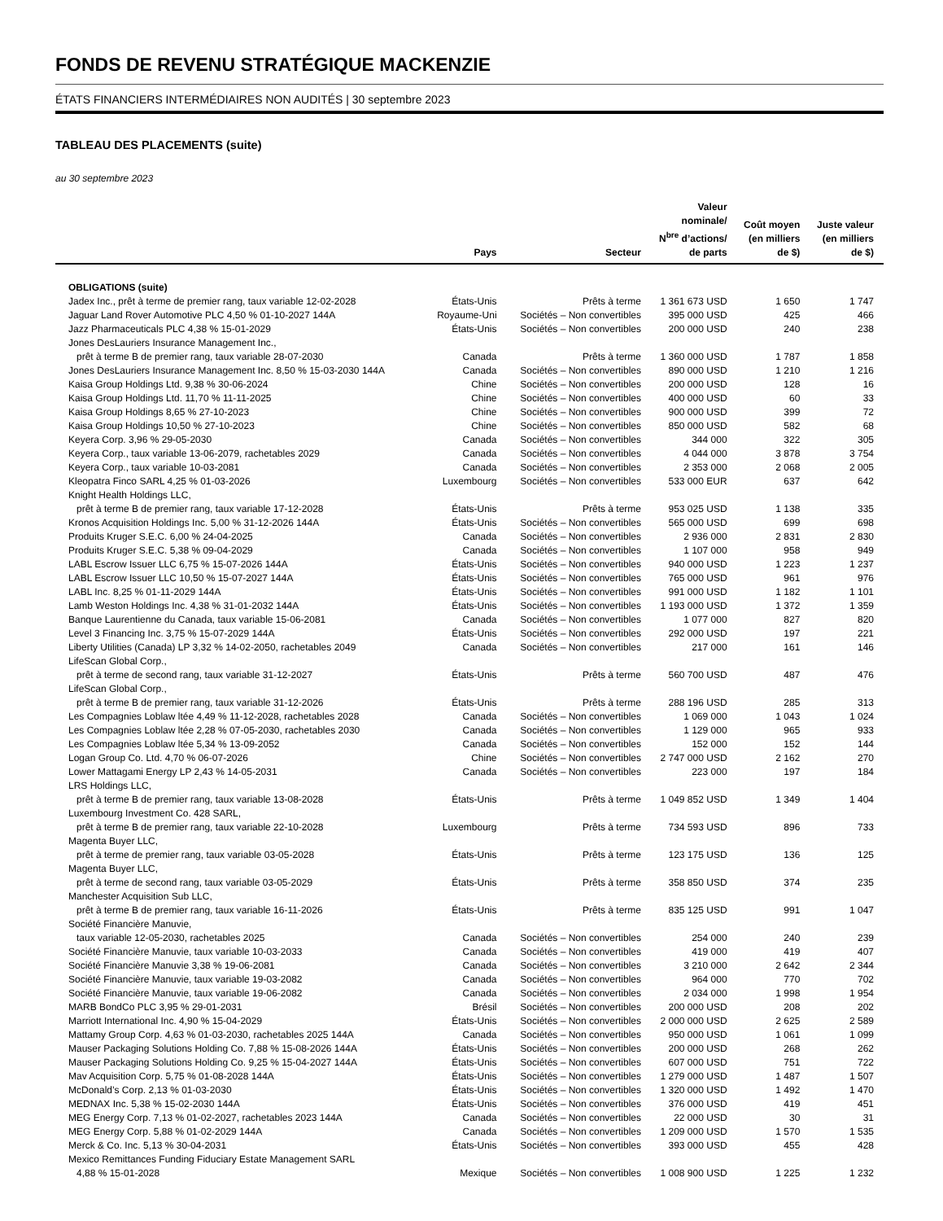FONDS DE REVENU STRATÉGIQUE MACKENZIE
ÉTATS FINANCIERS INTERMÉDIAIRES NON AUDITÉS | 30 septembre 2023
TABLEAU DES PLACEMENTS (suite)
au 30 septembre 2023
| | Pays | Secteur | Valeur nominale/ N<sup>bre</sup> d’actions/ de parts | Coût moyen (en milliers de $) | Juste valeur (en milliers de $) |
| --- | --- | --- | --- | --- | --- |
| OBLIGATIONS (suite) | | | | | |
| Jadex Inc., prêt à terme de premier rang, taux variable 12-02-2028 | États-Unis | Prêts à terme | 1 361 673 USD | 1 650 | 1 747 |
| Jaguar Land Rover Automotive PLC 4,50 % 01-10-2027 144A | Royaume-Uni | Sociétés – Non convertibles | 395 000 USD | 425 | 466 |
| Jazz Pharmaceuticals PLC 4,38 % 15-01-2029 | États-Unis | Sociétés – Non convertibles | 200 000 USD | 240 | 238 |
| Jones DesLauriers Insurance Management Inc., | | | | | |
| prêt à terme B de premier rang, taux variable 28-07-2030 | Canada | Prêts à terme | 1 360 000 USD | 1 787 | 1 858 |
| Jones DesLauriers Insurance Management Inc. 8,50 % 15-03-2030 144A | Canada | Sociétés – Non convertibles | 890 000 USD | 1 210 | 1 216 |
| Kaisa Group Holdings Ltd. 9,38 % 30-06-2024 | Chine | Sociétés – Non convertibles | 200 000 USD | 128 | 16 |
| Kaisa Group Holdings Ltd. 11,70 % 11-11-2025 | Chine | Sociétés – Non convertibles | 400 000 USD | 60 | 33 |
| Kaisa Group Holdings 8,65 % 27-10-2023 | Chine | Sociétés – Non convertibles | 900 000 USD | 399 | 72 |
| Kaisa Group Holdings 10,50 % 27-10-2023 | Chine | Sociétés – Non convertibles | 850 000 USD | 582 | 68 |
| Keyera Corp. 3,96 % 29-05-2030 | Canada | Sociétés – Non convertibles | 344 000 | 322 | 305 |
| Keyera Corp., taux variable 13-06-2079, rachetables 2029 | Canada | Sociétés – Non convertibles | 4 044 000 | 3 878 | 3 754 |
| Keyera Corp., taux variable 10-03-2081 | Canada | Sociétés – Non convertibles | 2 353 000 | 2 068 | 2 005 |
| Kleopatra Finco SARL 4,25 % 01-03-2026 | Luxembourg | Sociétés – Non convertibles | 533 000 EUR | 637 | 642 |
| Knight Health Holdings LLC, | | | | | |
| prêt à terme B de premier rang, taux variable 17-12-2028 | États-Unis | Prêts à terme | 953 025 USD | 1 138 | 335 |
| Kronos Acquisition Holdings Inc. 5,00 % 31-12-2026 144A | États-Unis | Sociétés – Non convertibles | 565 000 USD | 699 | 698 |
| Produits Kruger S.E.C. 6,00 % 24-04-2025 | Canada | Sociétés – Non convertibles | 2 936 000 | 2 831 | 2 830 |
| Produits Kruger S.E.C. 5,38 % 09-04-2029 | Canada | Sociétés – Non convertibles | 1 107 000 | 958 | 949 |
| LABL Escrow Issuer LLC 6,75 % 15-07-2026 144A | États-Unis | Sociétés – Non convertibles | 940 000 USD | 1 223 | 1 237 |
| LABL Escrow Issuer LLC 10,50 % 15-07-2027 144A | États-Unis | Sociétés – Non convertibles | 765 000 USD | 961 | 976 |
| LABL Inc. 8,25 % 01-11-2029 144A | États-Unis | Sociétés – Non convertibles | 991 000 USD | 1 182 | 1 101 |
| Lamb Weston Holdings Inc. 4,38 % 31-01-2032 144A | États-Unis | Sociétés – Non convertibles | 1 193 000 USD | 1 372 | 1 359 |
| Banque Laurentienne du Canada, taux variable 15-06-2081 | Canada | Sociétés – Non convertibles | 1 077 000 | 827 | 820 |
| Level 3 Financing Inc. 3,75 % 15-07-2029 144A | États-Unis | Sociétés – Non convertibles | 292 000 USD | 197 | 221 |
| Liberty Utilities (Canada) LP 3,32 % 14-02-2050, rachetables 2049 | Canada | Sociétés – Non convertibles | 217 000 | 161 | 146 |
| LifeScan Global Corp., | | | | | |
| prêt à terme de second rang, taux variable 31-12-2027 | États-Unis | Prêts à terme | 560 700 USD | 487 | 476 |
| LifeScan Global Corp., | | | | | |
| prêt à terme B de premier rang, taux variable 31-12-2026 | États-Unis | Prêts à terme | 288 196 USD | 285 | 313 |
| Les Compagnies Loblaw ltée 4,49 % 11-12-2028, rachetables 2028 | Canada | Sociétés – Non convertibles | 1 069 000 | 1 043 | 1 024 |
| Les Compagnies Loblaw ltée 2,28 % 07-05-2030, rachetables 2030 | Canada | Sociétés – Non convertibles | 1 129 000 | 965 | 933 |
| Les Compagnies Loblaw ltée 5,34 % 13-09-2052 | Canada | Sociétés – Non convertibles | 152 000 | 152 | 144 |
| Logan Group Co. Ltd. 4,70 % 06-07-2026 | Chine | Sociétés – Non convertibles | 2 747 000 USD | 2 162 | 270 |
| Lower Mattagami Energy LP 2,43 % 14-05-2031 | Canada | Sociétés – Non convertibles | 223 000 | 197 | 184 |
| LRS Holdings LLC, | | | | | |
| prêt à terme B de premier rang, taux variable 13-08-2028 | États-Unis | Prêts à terme | 1 049 852 USD | 1 349 | 1 404 |
| Luxembourg Investment Co. 428 SARL, | | | | | |
| prêt à terme B de premier rang, taux variable 22-10-2028 | Luxembourg | Prêts à terme | 734 593 USD | 896 | 733 |
| Magenta Buyer LLC, | | | | | |
| prêt à terme de premier rang, taux variable 03-05-2028 | États-Unis | Prêts à terme | 123 175 USD | 136 | 125 |
| Magenta Buyer LLC, | | | | | |
| prêt à terme de second rang, taux variable 03-05-2029 | États-Unis | Prêts à terme | 358 850 USD | 374 | 235 |
| Manchester Acquisition Sub LLC, | | | | | |
| prêt à terme B de premier rang, taux variable 16-11-2026 | États-Unis | Prêts à terme | 835 125 USD | 991 | 1 047 |
| Société Financière Manuvie, | | | | | |
| taux variable 12-05-2030, rachetables 2025 | Canada | Sociétés – Non convertibles | 254 000 | 240 | 239 |
| Société Financière Manuvie, taux variable 10-03-2033 | Canada | Sociétés – Non convertibles | 419 000 | 419 | 407 |
| Société Financière Manuvie 3,38 % 19-06-2081 | Canada | Sociétés – Non convertibles | 3 210 000 | 2 642 | 2 344 |
| Société Financière Manuvie, taux variable 19-03-2082 | Canada | Sociétés – Non convertibles | 964 000 | 770 | 702 |
| Société Financière Manuvie, taux variable 19-06-2082 | Canada | Sociétés – Non convertibles | 2 034 000 | 1 998 | 1 954 |
| MARB BondCo PLC 3,95 % 29-01-2031 | Brésil | Sociétés – Non convertibles | 200 000 USD | 208 | 202 |
| Marriott International Inc. 4,90 % 15-04-2029 | États-Unis | Sociétés – Non convertibles | 2 000 000 USD | 2 625 | 2 589 |
| Mattamy Group Corp. 4,63 % 01-03-2030, rachetables 2025 144A | Canada | Sociétés – Non convertibles | 950 000 USD | 1 061 | 1 099 |
| Mauser Packaging Solutions Holding Co. 7,88 % 15-08-2026 144A | États-Unis | Sociétés – Non convertibles | 200 000 USD | 268 | 262 |
| Mauser Packaging Solutions Holding Co. 9,25 % 15-04-2027 144A | États-Unis | Sociétés – Non convertibles | 607 000 USD | 751 | 722 |
| Mav Acquisition Corp. 5,75 % 01-08-2028 144A | États-Unis | Sociétés – Non convertibles | 1 279 000 USD | 1 487 | 1 507 |
| McDonald’s Corp. 2,13 % 01-03-2030 | États-Unis | Sociétés – Non convertibles | 1 320 000 USD | 1 492 | 1 470 |
| MEDNAX Inc. 5,38 % 15-02-2030 144A | États-Unis | Sociétés – Non convertibles | 376 000 USD | 419 | 451 |
| MEG Energy Corp. 7,13 % 01-02-2027, rachetables 2023 144A | Canada | Sociétés – Non convertibles | 22 000 USD | 30 | 31 |
| MEG Energy Corp. 5,88 % 01-02-2029 144A | Canada | Sociétés – Non convertibles | 1 209 000 USD | 1 570 | 1 535 |
| Merck & Co. Inc. 5,13 % 30-04-2031 | États-Unis | Sociétés – Non convertibles | 393 000 USD | 455 | 428 |
| Mexico Remittances Funding Fiduciary Estate Management SARL | | | | | |
| 4,88 % 15-01-2028 | Mexique | Sociétés – Non convertibles | 1 008 900 USD | 1 225 | 1 232 |